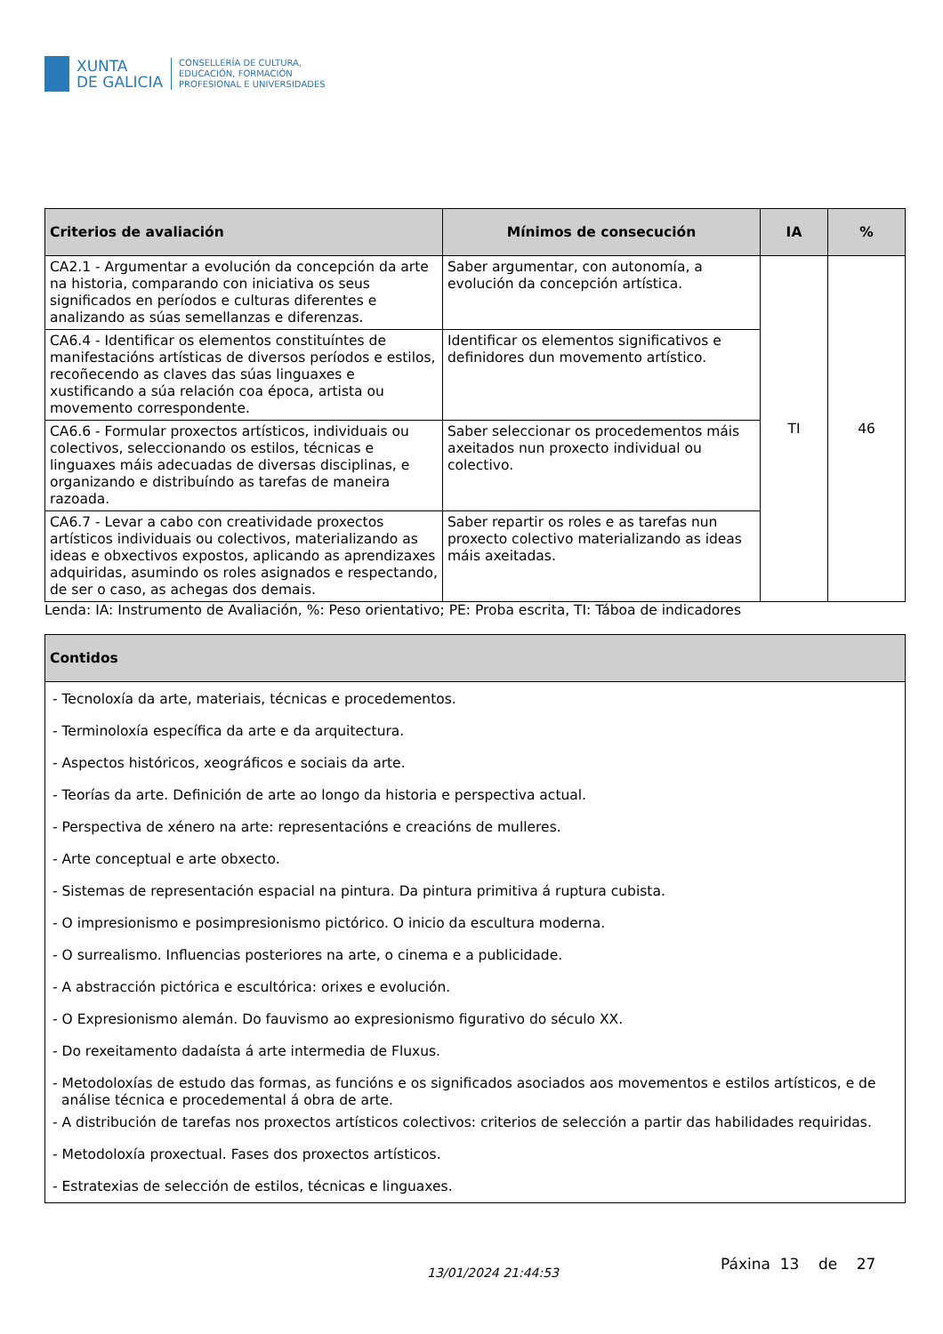XUNTA
DE GALICIA
CONSELLERÍA DE CULTURA,
EDUCACIÓN, FORMACIÓN
PROFESIONAL E UNIVERSIDADES
| Criterios de avaliación | Mínimos de consecución | IA | % |
| --- | --- | --- | --- |
| CA2.1 - Argumentar a evolución da concepción da arte na historia, comparando con iniciativa os seus significados en períodos e culturas diferentes e analizando as súas semellanzas e diferenzas. | Saber argumentar, con autonomía, a evolución da concepción artística. | TI | 46 |
| CA6.4 - Identificar os elementos constituíntes de manifestacións artísticas de diversos períodos e estilos, recoñecendo as claves das súas linguaxes e xustificando a súa relación coa época, artista ou movemento correspondente. | Identificar os elementos significativos e definidores dun movemento artístico. | | |
| CA6.6 - Formular proxectos artísticos, individuais ou colectivos, seleccionando os estilos, técnicas e linguaxes máis adecuadas de diversas disciplinas, e organizando e distribuíndo as tarefas de maneira razoada. | Saber seleccionar os procedementos máis axeitados nun proxecto individual ou colectivo. | | |
| CA6.7 - Levar a cabo con creatividade proxectos artísticos individuais ou colectivos, materializando as ideas e obxectivos expostos, aplicando as aprendizaxes adquiridas, asumindo os roles asignados e respectando, de ser o caso, as achegas dos demais. | Saber repartir os roles e as tarefas nun proxecto colectivo materializando as ideas máis axeitadas. | | |
Lenda: IA: Instrumento de Avaliación, %: Peso orientativo; PE: Proba escrita, TI: Táboa de indicadores
| Contidos |
| --- |
| - Tecnoloxía da arte, materiais, técnicas e procedementos. - Terminoloxía específica da arte e da arquitectura. - Aspectos históricos, xeográficos e sociais da arte. - Teorías da arte. Definición de arte ao longo da historia e perspectiva actual. - Perspectiva de xénero na arte: representacións e creacións de mulleres. - Arte conceptual e arte obxecto. - Sistemas de representación espacial na pintura. Da pintura primitiva á ruptura cubista. - O impresionismo e posimpresionismo pictórico. O inicio da escultura moderna. - O surrealismo. Influencias posteriores na arte, o cinema e a publicidade. - A abstracción pictórica e escultórica: orixes e evolución. - O Expresionismo alemán. Do fauvismo ao expresionismo figurativo do século XX. - Do rexeitamento dadaísta á arte intermedia de Fluxus. - Metodoloxías de estudo das formas, as funcións e os significados asociados aos movementos e estilos artísticos, e de análise técnica e procedemental á obra de arte. - A distribución de tarefas nos proxectos artísticos colectivos: criterios de selección a partir das habilidades requiridas. - Metodoloxía proxectual. Fases dos proxectos artísticos. - Estratexias de selección de estilos, técnicas e linguaxes. |
13/01/2024 21:44:53
Páxina 13 de 27